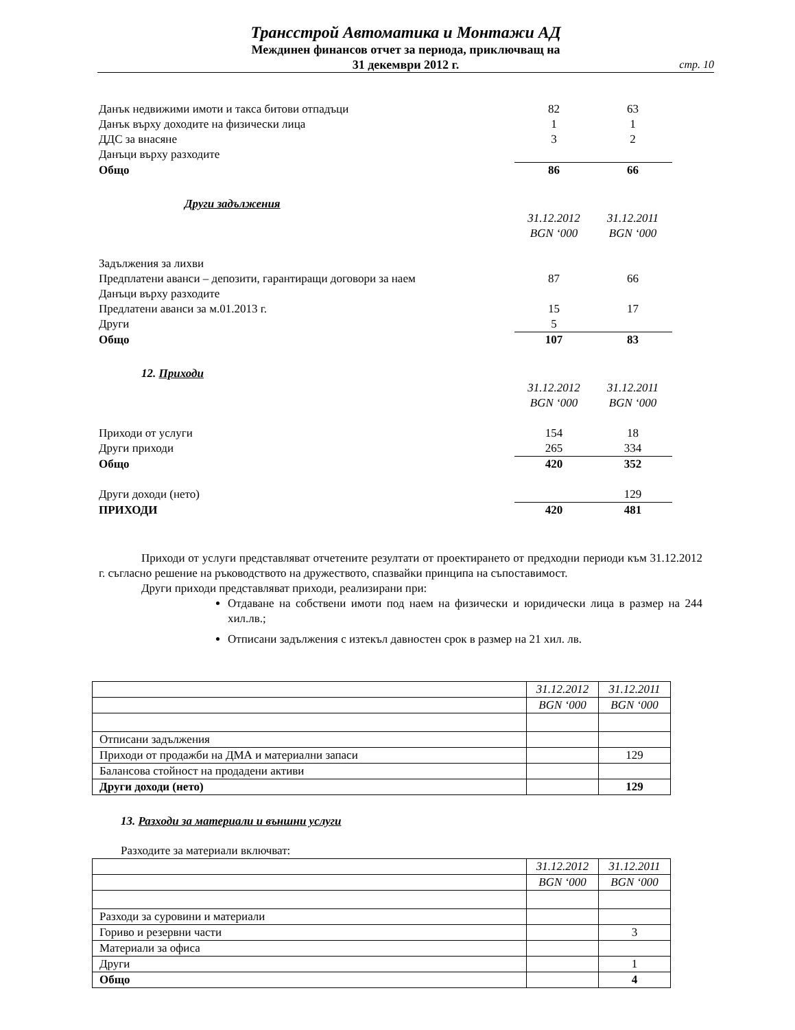Трансстрой Автоматика и Монтажи АД
Междинен финансов отчет за периода, приключващ на
31 декември 2012 г.
стр. 10
| Данък недвижими имоти и такса битови отпадъци | 82 | 63 |
| Данък върху доходите на физически лица | 1 | 1 |
| ДДС за внасяне | 3 | 2 |
| Данъци върху разходите | | |
| Общо | 86 | 66 |
Други задължения
| | 31.12.2012 | 31.12.2011 |
| | BGN ‘000 | BGN ‘000 |
| Задължения за лихви | | |
| Предплатени аванси – депозити, гарантиращи договори за наем | 87 | 66 |
| Данъци върху разходите | | |
| Предлатени аванси за м.01.2013 г. | 15 | 17 |
| Други | 5 | |
| Общо | 107 | 83 |
12. Приходи
| | 31.12.2012 | 31.12.2011 |
| | BGN ‘000 | BGN ‘000 |
| Приходи от услуги | 154 | 18 |
| Други приходи | 265 | 334 |
| Общо | 420 | 352 |
| Други доходи (нето) | | 129 |
| ПРИХОДИ | 420 | 481 |
Приходи от услуги представляват отчетените резултати от проектирането от предходни периоди към 31.12.2012 г. съгласно решение на ръководството на дружеството, спазвайки принципа на съпоставимост.
Други приходи представляват приходи, реализирани при:
Отдаване на собствени имоти под наем на физически и юридически лица в размер на 244 хил.лв.;
Отписани задължения с изтекъл давностен срок в размер на 21 хил. лв.
| | 31.12.2012 | 31.12.2011 |
| | BGN ‘000 | BGN ‘000 |
| Отписани задължения | | |
| Приходи от продажби на ДМА и материални запаси | | 129 |
| Балансова стойност на продадени активи | | |
| Други доходи (нето) | | 129 |
13. Разходи за материали и външни услуги
Разходите за материали включват:
| | 31.12.2012 | 31.12.2011 |
| | BGN ‘000 | BGN ‘000 |
| Разходи за суровини и материали | | |
| Гориво и резервни части | | 3 |
| Материали за офиса | | |
| Други | | 1 |
| Общо | | 4 |